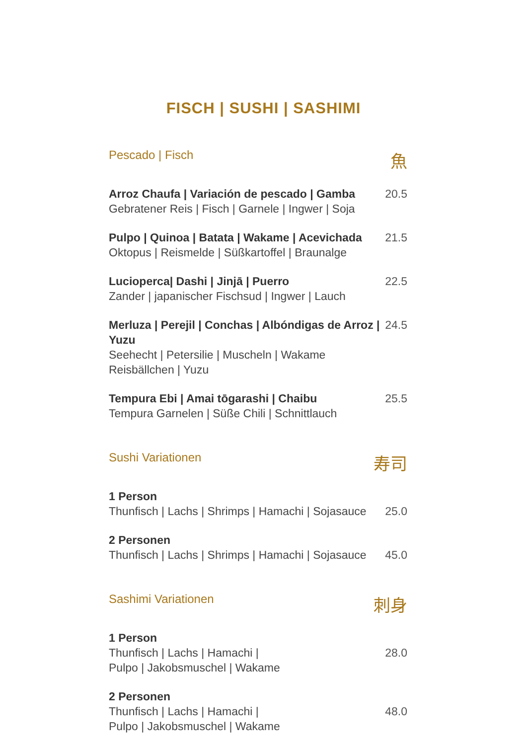FISCH | SUSHI | SASHIMI
Pescado | Fisch 魚
Arroz Chaufa | Variación de pescado | Gamba
Gebratener Reis | Fisch | Garnele | Ingwer | Soja
20.5
Pulpo | Quinoa | Batata | Wakame | Acevichada
Oktopus | Reismelde | Süßkartoffel | Braunalge
21.5
Lucioperca| Dashi | Jinjā | Puerro
Zander | japanischer Fischsud | Ingwer | Lauch
22.5
Merluza | Perejil | Conchas | Albóndigas de Arroz | Yuzu
Seehecht | Petersilie | Muscheln | Wakame Reisbällchen | Yuzu
24.5
Tempura Ebi | Amai tōgarashi | Chaibu
Tempura Garnelen | Süße Chili | Schnittlauch
25.5
Sushi Variationen 寿司
1 Person
Thunfisch | Lachs | Shrimps | Hamachi | Sojasauce
25.0
2 Personen
Thunfisch | Lachs | Shrimps | Hamachi | Sojasauce
45.0
Sashimi Variationen 刺身
1 Person
Thunfisch | Lachs | Hamachi |
Pulpo | Jakobsmuschel | Wakame
28.0
2 Personen
Thunfisch | Lachs | Hamachi |
Pulpo | Jakobsmuschel | Wakame
48.0